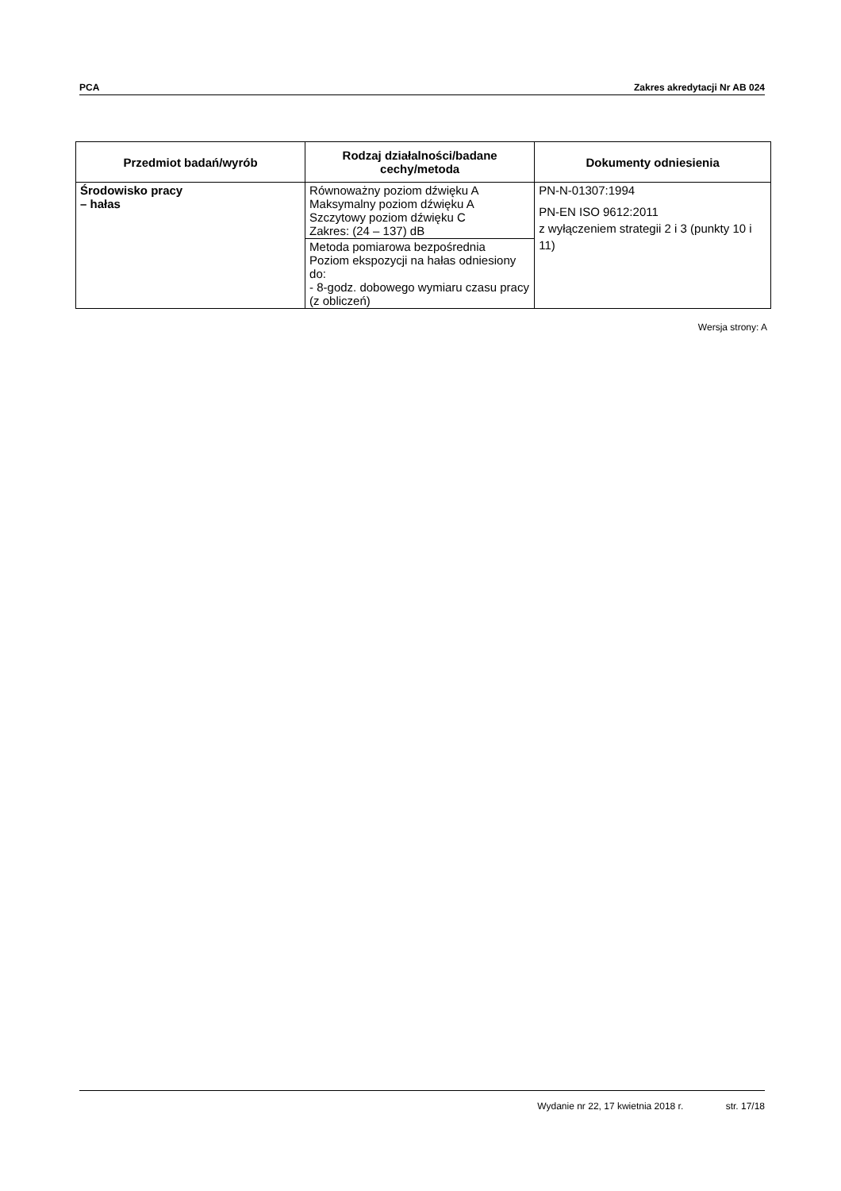PCA Zakres akredytacji Nr AB 024
| Przedmiot badań/wyrób | Rodzaj działalności/badane cechy/metoda | Dokumenty odniesienia |
| --- | --- | --- |
| Środowisko pracy – hałas | Równoważny poziom dźwięku A Maksymalny poziom dźwięku A Szczytowy poziom dźwięku C Zakres: (24 – 137) dB | PN-N-01307:1994 PN-EN ISO 9612:2011 z wyłączeniem strategii 2 i 3 (punkty 10 i 11) |
| | Metoda pomiarowa bezpośrednia Poziom ekspozycji na hałas odniesiony do: - 8-godz. dobowego wymiaru czasu pracy (z obliczeń) | |
Wersja strony: A
Wydanie nr 22, 17 kwietnia 2018 r. str. 17/18